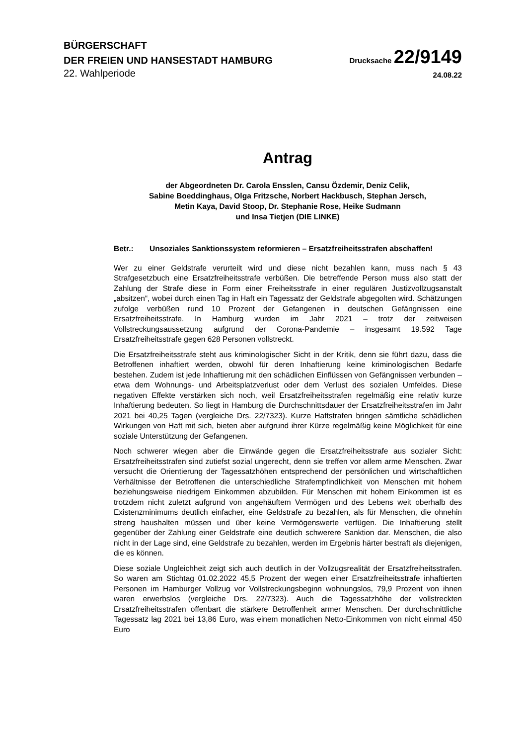BÜRGERSCHAFT
DER FREIEN UND HANSESTADT HAMBURG
Drucksache 22/9149
22. Wahlperiode
24.08.22
Antrag
der Abgeordneten Dr. Carola Ensslen, Cansu Özdemir, Deniz Celik,
Sabine Boeddinghaus, Olga Fritzsche, Norbert Hackbusch, Stephan Jersch,
Metin Kaya, David Stoop, Dr. Stephanie Rose, Heike Sudmann
und Insa Tietjen (DIE LINKE)
Betr.: Unsoziales Sanktionssystem reformieren – Ersatzfreiheitsstrafen abschaffen!
Wer zu einer Geldstrafe verurteilt wird und diese nicht bezahlen kann, muss nach § 43 Strafgesetzbuch eine Ersatzfreiheitsstrafe verbüßen. Die betreffende Person muss also statt der Zahlung der Strafe diese in Form einer Freiheitsstrafe in einer regulären Justizvollzugsanstalt „absitzen“, wobei durch einen Tag in Haft ein Tagessatz der Geldstrafe abgegolten wird. Schätzungen zufolge verbüßen rund 10 Prozent der Gefangenen in deutschen Gefängnissen eine Ersatzfreiheitsstrafe. In Hamburg wurden im Jahr 2021 – trotz der zeitweisen Vollstreckungsaussetzung aufgrund der Corona-Pandemie – insgesamt 19.592 Tage Ersatzfreiheitsstrafe gegen 628 Personen vollstreckt.
Die Ersatzfreiheitsstrafe steht aus kriminologischer Sicht in der Kritik, denn sie führt dazu, dass die Betroffenen inhaftiert werden, obwohl für deren Inhaftierung keine kriminologischen Bedarfe bestehen. Zudem ist jede Inhaftierung mit den schädlichen Einflüssen von Gefängnissen verbunden – etwa dem Wohnungs- und Arbeitsplatzverlust oder dem Verlust des sozialen Umfeldes. Diese negativen Effekte verstärken sich noch, weil Ersatzfreiheitsstrafen regelmäßig eine relativ kurze Inhaftierung bedeuten. So liegt in Hamburg die Durchschnittsdauer der Ersatzfreiheitsstrafen im Jahr 2021 bei 40,25 Tagen (vergleiche Drs. 22/7323). Kurze Haftstrafen bringen sämtliche schädlichen Wirkungen von Haft mit sich, bieten aber aufgrund ihrer Kürze regelmäßig keine Möglichkeit für eine soziale Unterstützung der Gefangenen.
Noch schwerer wiegen aber die Einwände gegen die Ersatzfreiheitsstrafe aus sozialer Sicht: Ersatzfreiheitsstrafen sind zutiefst sozial ungerecht, denn sie treffen vor allem arme Menschen. Zwar versucht die Orientierung der Tagessatzhöhen entsprechend der persönlichen und wirtschaftlichen Verhältnisse der Betroffenen die unterschiedliche Strafempfindlichkeit von Menschen mit hohem beziehungsweise niedrigem Einkommen abzubilden. Für Menschen mit hohem Einkommen ist es trotzdem nicht zuletzt aufgrund von angehäuftem Vermögen und des Lebens weit oberhalb des Existenzminimums deutlich einfacher, eine Geldstrafe zu bezahlen, als für Menschen, die ohnehin streng haushalten müssen und über keine Vermögenswerte verfügen. Die Inhaftierung stellt gegenüber der Zahlung einer Geldstrafe eine deutlich schwerere Sanktion dar. Menschen, die also nicht in der Lage sind, eine Geldstrafe zu bezahlen, werden im Ergebnis härter bestraft als diejenigen, die es können.
Diese soziale Ungleichheit zeigt sich auch deutlich in der Vollzugsrealität der Ersatzfreiheitsstrafen. So waren am Stichtag 01.02.2022 45,5 Prozent der wegen einer Ersatzfreiheitsstrafe inhaftierten Personen im Hamburger Vollzug vor Vollstreckungsbeginn wohnungslos, 79,9 Prozent von ihnen waren erwerbslos (vergleiche Drs. 22/7323). Auch die Tagessatzhöhe der vollstreckten Ersatzfreiheitsstrafen offenbart die stärkere Betroffenheit armer Menschen. Der durchschnittliche Tagessatz lag 2021 bei 13,86 Euro, was einem monatlichen Netto-Einkommen von nicht einmal 450 Euro